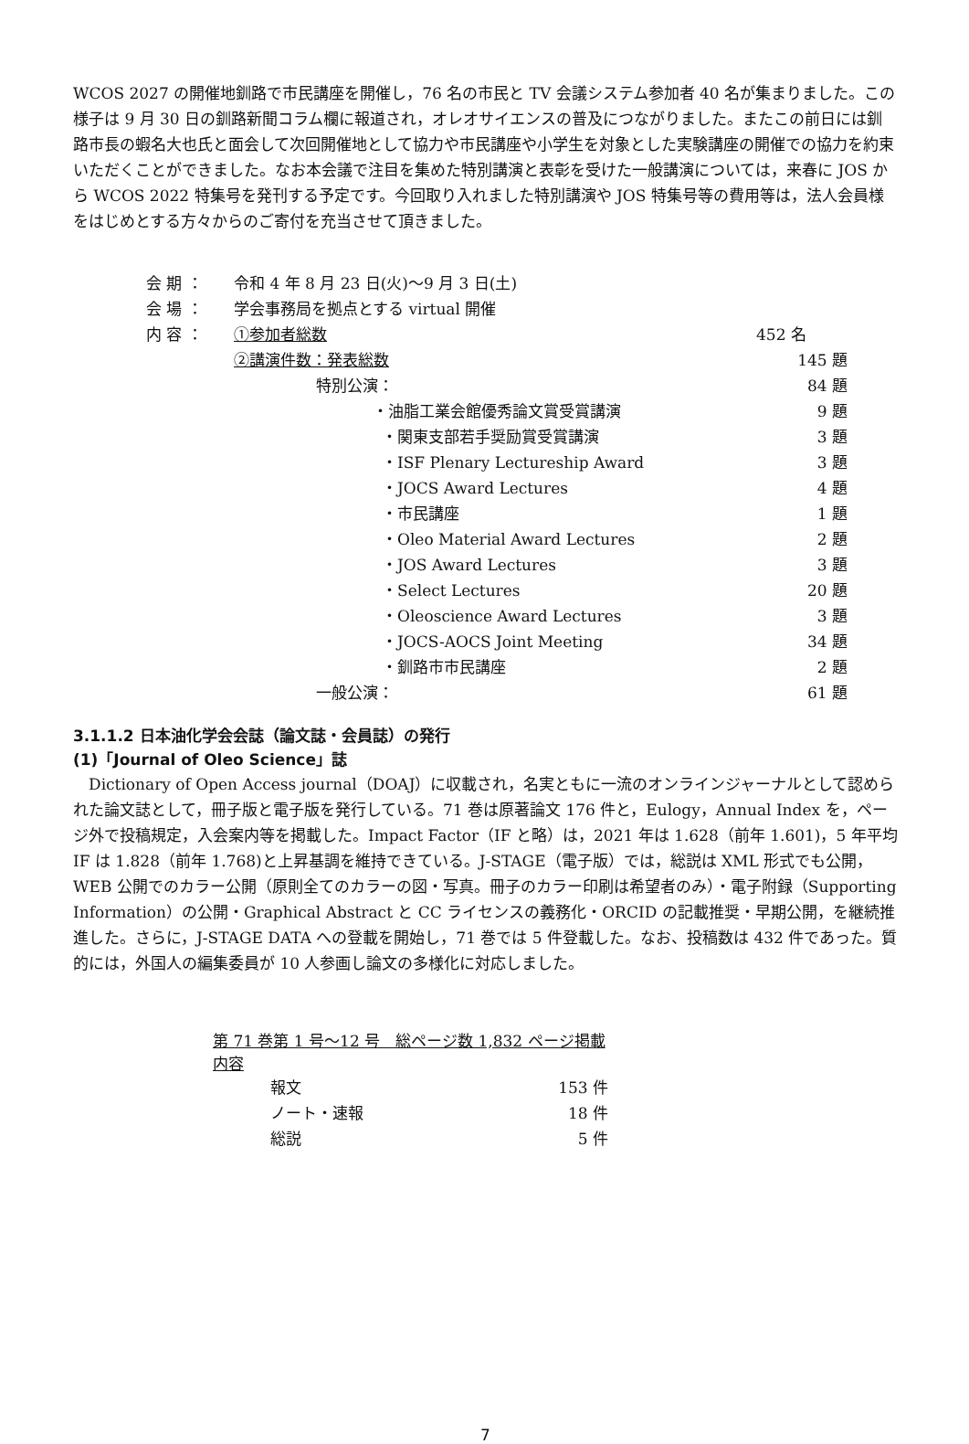WCOS 2027 の開催地釧路で市民講座を開催し，76 名の市民と TV 会議システム参加者 40 名が集まりました。この様子は 9 月 30 日の釧路新聞コラム欄に報道され，オレオサイエンスの普及につながりました。またこの前日には釧路市長の蝦名大也氏と面会して次回開催地として協力や市民講座や小学生を対象とした実験講座の開催での協力を約束いただくことができました。なお本会議で注目を集めた特別講演と表彰を受けた一般講演については，来春に JOS から WCOS 2022 特集号を発刊する予定です。今回取り入れました特別講演や JOS 特集号等の費用等は，法人会員様をはじめとする方々からのご寄付を充当させて頂きました。
| 会 期 ： | 令和 4 年 8 月 23 日(火)～9 月 3 日(土) | | |
| 会 場 ： | 学会事務局を拠点とする virtual 開催 | | |
| 内 容 ： | ①参加者総数 | | 452 名 |
| | ②講演件数：発表総数 | | 145 題 |
| | | 特別公演： | 84 題 |
| | | ・油脂工業会館優秀論文賞受賞講演 | 9 題 |
| | | ・関東支部若手奨励賞受賞講演 | 3 題 |
| | | ・ISF Plenary Lectureship Award | 3 題 |
| | | ・JOCS Award Lectures | 4 題 |
| | | ・市民講座 | 1 題 |
| | | ・Oleo Material Award Lectures | 2 題 |
| | | ・JOS Award Lectures | 3 題 |
| | | ・Select Lectures | 20 題 |
| | | ・Oleoscience Award Lectures | 3 題 |
| | | ・JOCS-AOCS Joint Meeting | 34 題 |
| | | ・釧路市市民講座 | 2 題 |
| | | 一般公演： | 61 題 |
3.1.1.2 日本油化学会会誌（論文誌・会員誌）の発行
(1)「Journal of Oleo Science」誌
　Dictionary of Open Access journal（DOAJ）に収載され，名実ともに一流のオンラインジャーナルとして認められた論文誌として，冊子版と電子版を発行している。71 巻は原著論文 176 件と，Eulogy，Annual Index を，ページ外で投稿規定，入会案内等を掲載した。Impact Factor（IF と略）は，2021 年は 1.628（前年 1.601)，5 年平均 IF は 1.828（前年 1.768)と上昇基調を維持できている。J-STAGE（電子版）では，総説は XML 形式でも公開，WEB 公開でのカラー公開（原則全てのカラーの図・写真。冊子のカラー印刷は希望者のみ）・電子附録（Supporting Information）の公開・Graphical Abstract と CC ライセンスの義務化・ORCID の記載推奨・早期公開，を継続推進した。さらに，J-STAGE DATA への登載を開始し，71 巻では 5 件登載した。なお、投稿数は 432 件であった。質的には，外国人の編集委員が 10 人参画し論文の多様化に対応しました。
| 第 71 巻第 1 号～12 号 総ページ数 1,832 ページ掲載内容 | |
| --- | --- |
| 報文 | 153 件 |
| ノート・速報 | 18 件 |
| 総説 | 5 件 |
7